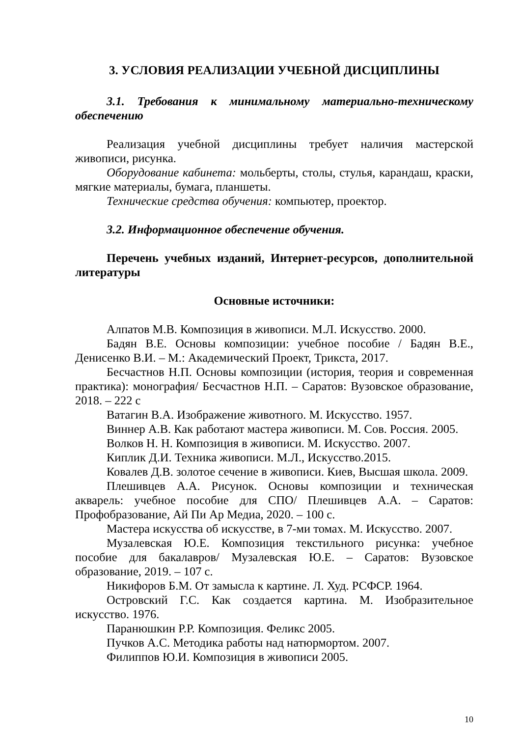3. УСЛОВИЯ РЕАЛИЗАЦИИ УЧЕБНОЙ ДИСЦИПЛИНЫ
3.1. Требования к минимальному материально-техническому обеспечению
Реализация учебной дисциплины требует наличия мастерской живописи, рисунка.
Оборудование кабинета: мольберты, столы, стулья, карандаш, краски, мягкие материалы, бумага, планшеты.
Технические средства обучения: компьютер, проектор.
3.2. Информационное обеспечение обучения.
Перечень учебных изданий, Интернет-ресурсов, дополнительной литературы
Основные источники:
Алпатов М.В. Композиция в живописи. М.Л. Искусство. 2000.
Бадян В.Е. Основы композиции: учебное пособие / Бадян В.Е., Денисенко В.И. – М.: Академический Проект, Трикста, 2017.
Бесчастнов Н.П. Основы композиции (история, теория и современная практика): монография/ Бесчастнов Н.П. – Саратов: Вузовское образование, 2018. – 222 с
Ватагин В.А. Изображение животного. М. Искусство. 1957.
Виннер А.В. Как работают мастера живописи. М. Сов. Россия. 2005.
Волков Н. Н. Композиция в живописи. М. Искусство. 2007.
Киплик Д.И. Техника живописи. М.Л., Искусство.2015.
Ковалев Д.В. золотое сечение в живописи. Киев, Высшая школа. 2009.
Плешивцев А.А. Рисунок. Основы композиции и техническая акварель: учебное пособие для СПО/ Плешивцев А.А. – Саратов: Профобразование, Ай Пи Ар Медиа, 2020. – 100 с.
Мастера искусства об искусстве, в 7-ми томах. М. Искусство. 2007.
Музалевская Ю.Е. Композиция текстильного рисунка: учебное пособие для бакалавров/ Музалевская Ю.Е. – Саратов: Вузовское образование, 2019. – 107 с.
Никифоров Б.М. От замысла к картине. Л. Худ. РСФСР. 1964.
Островский Г.С. Как создается картина. М. Изобразительное искусство. 1976.
Паранюшкин Р.Р. Композиция. Феликс 2005.
Пучков А.С. Методика работы над натюрмортом. 2007.
Филиппов Ю.И. Композиция в живописи 2005.
10